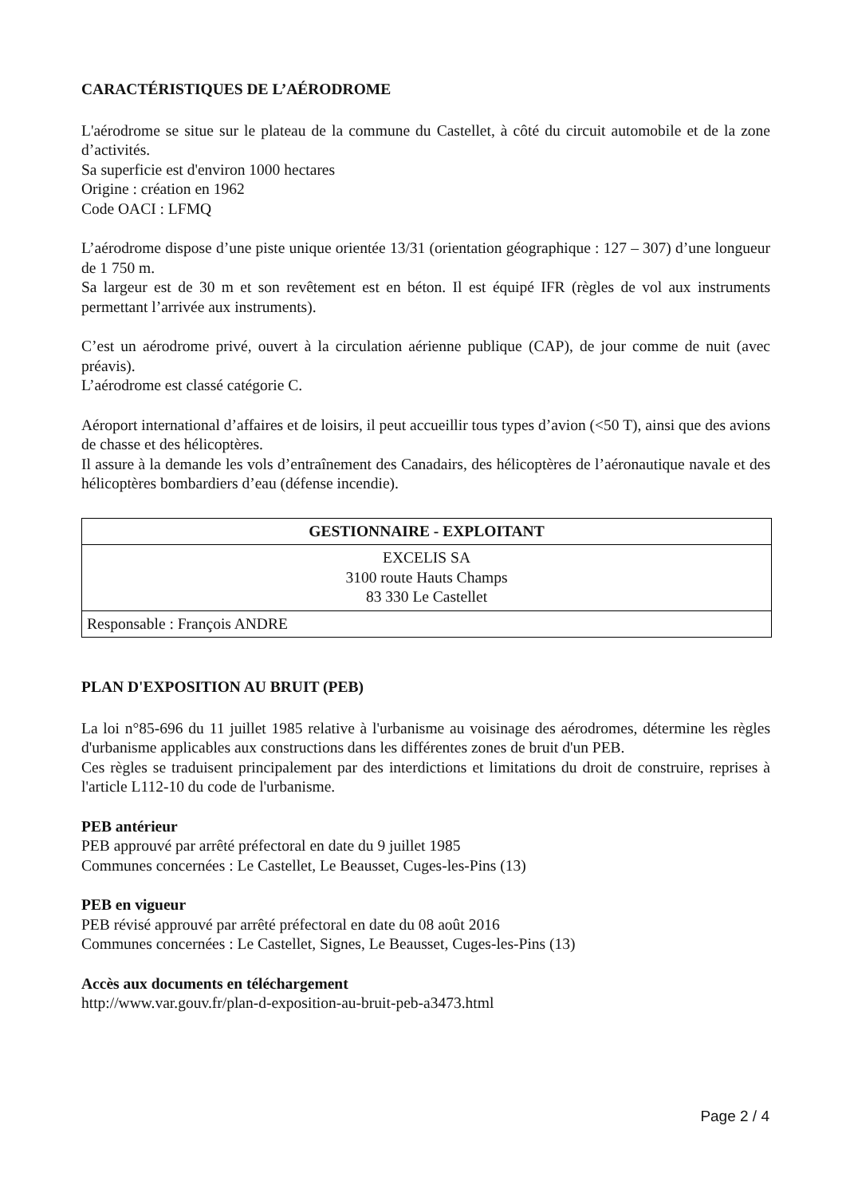CARACTÉRISTIQUES DE L’AÉRODROME
L'aérodrome se situe sur le plateau de la commune du Castellet, à côté du circuit automobile et de la zone d’activités.
Sa superficie est d'environ 1000 hectares
Origine : création en 1962
Code OACI : LFMQ
L’aérodrome dispose d’une piste unique orientée 13/31 (orientation géographique : 127 – 307) d’une longueur de 1 750 m.
Sa largeur est de 30 m et son revêtement est en béton. Il est équipé IFR (règles de vol aux instruments permettant l’arrivée aux instruments).
C’est un aérodrome privé, ouvert à la circulation aérienne publique (CAP), de jour comme de nuit (avec préavis).
L’aérodrome est classé catégorie C.
Aéroport international d’affaires et de loisirs, il peut accueillir tous types d’avion (<50 T), ainsi que des avions de chasse et des hélicoptères.
Il assure à la demande les vols d’entraînement des Canadairs, des hélicoptères de l’aéronautique navale et des hélicoptères bombardiers d’eau (défense incendie).
| GESTIONNAIRE - EXPLOITANT |
| --- |
| EXCELIS SA 3100 route Hauts Champs 83 330 Le Castellet |
| Responsable : François ANDRE |
PLAN D'EXPOSITION AU BRUIT (PEB)
La loi n°85-696 du 11 juillet 1985 relative à l'urbanisme au voisinage des aérodromes, détermine les règles d'urbanisme applicables aux constructions dans les différentes zones de bruit d'un PEB.
Ces règles se traduisent principalement par des interdictions et limitations du droit de construire, reprises à l'article L112-10 du code de l'urbanisme.
PEB antérieur
PEB approuvé par arrêté préfectoral en date du 9 juillet 1985
Communes concernées : Le Castellet, Le Beausset, Cuges-les-Pins (13)
PEB en vigueur
PEB révisé approuvé par arrêté préfectoral en date du 08 août 2016
Communes concernées : Le Castellet, Signes, Le Beausset, Cuges-les-Pins (13)
Accès aux documents en téléchargement
http://www.var.gouv.fr/plan-d-exposition-au-bruit-peb-a3473.html
Page 2 / 4